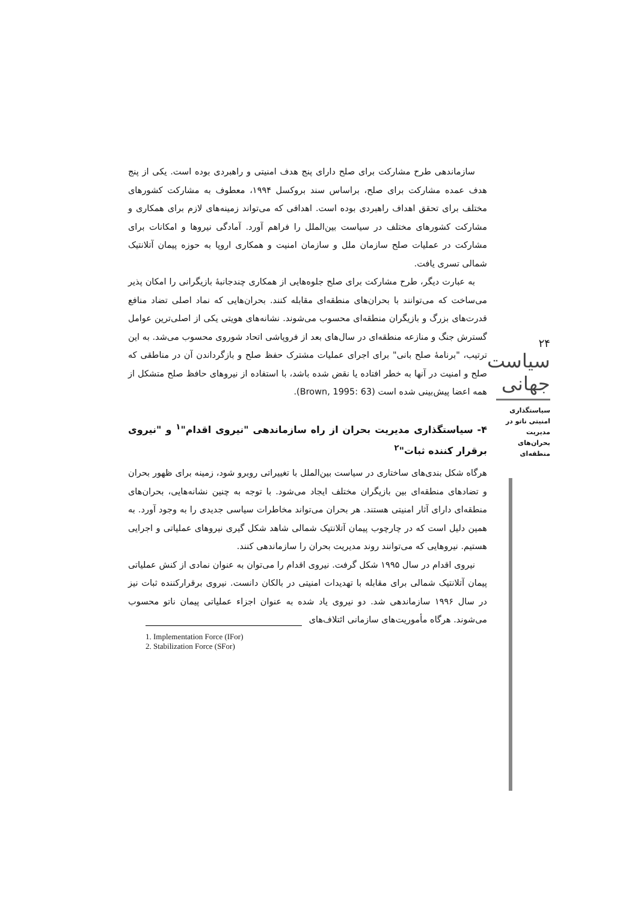سازماندهی طرح مشارکت برای صلح دارای پنج هدف امنیتی و راهبردی بوده است. یکی از پنج هدف عمده مشارکت برای صلح، براساس سند بروکسل ۱۹۹۴، معطوف به مشارکت کشورهای مختلف برای تحقق اهداف راهبردی بوده است. اهدافی که می‌تواند زمینه‌های لازم برای همکاری و مشارکت کشورهای مختلف در سیاست بین‌الملل را فراهم آورد. آمادگی نیروها و امکانات برای مشارکت در عملیات صلح سازمان ملل و سازمان امنیت و همکاری اروپا به حوزه پیمان آتلانتیک شمالی تسری یافت.
به عبارت دیگر، طرح مشارکت برای صلح جلوه‌هایی از همکاری چندجانبهٔ بازیگرانی را امکان پذیر می‌ساخت که می‌توانند با بحران‌های منطقه‌ای مقابله کنند. بحران‌هایی که نماد اصلی تضاد منافع قدرت‌های بزرگ و بازیگران منطقه‌ای محسوب می‌شوند. نشانه‌های هویتی یکی از اصلی‌ترین عوامل گسترش جنگ و منازعه منطقه‌ای در سال‌های بعد از فروپاشی اتحاد شوروی محسوب می‌شد. به این ترتیب، "برنامهٔ صلح بانی" برای اجرای عملیات مشترک حفظ صلح و بازگرداندن آن در مناطقی که صلح و امنیت در آنها به خطر افتاده یا نقض شده باشد، با استفاده از نیروهای حافظ صلح متشکل از همه اعضا پیش‌بینی شده است (Brown, 1995: 63).
۴- سیاستگذاری مدیریت بحران از راه سازماندهی "نیروی اقدام"<sup>۱</sup> و "نیروی برقرار کننده ثبات"<sup>۲</sup>
هرگاه شکل بندی‌های ساختاری در سیاست بین‌الملل با تغییراتی روبرو شود، زمینه برای ظهور بحران و تضادهای منطقه‌ای بین بازیگران مختلف ایجاد می‌شود. با توجه به چنین نشانه‌هایی، بحران‌های منطقه‌ای دارای آثار امنیتی هستند. هر بحران می‌تواند مخاطرات سیاسی جدیدی را به وجود آورد. به همین دلیل است که در چارچوب پیمان آتلانتیک شمالی شاهد شکل گیری نیروهای عملیاتی و اجرایی هستیم. نیروهایی که می‌توانند روند مدیریت بحران را سازماندهی کنند.
نیروی اقدام در سال ۱۹۹۵ شکل گرفت. نیروی اقدام را می‌توان به عنوان نمادی از کنش عملیاتی پیمان آتلانتیک شمالی برای مقابله با تهدیدات امنیتی در بالکان دانست. نیروی برقرارکننده ثبات نیز در سال ۱۹۹۶ سازماندهی شد. دو نیروی یاد شده به عنوان اجزاء عملیاتی پیمان ناتو محسوب می‌شوند. هرگاه مأموریت‌های سازمانی ائتلاف‌های
۲۴
سیاست جهانی
سیاستگذاری امنیتی ناتو در مدیریت بحران‌های منطقه‌ای
1. Implementation Force (IFor)
2. Stabilization Force (SFor)